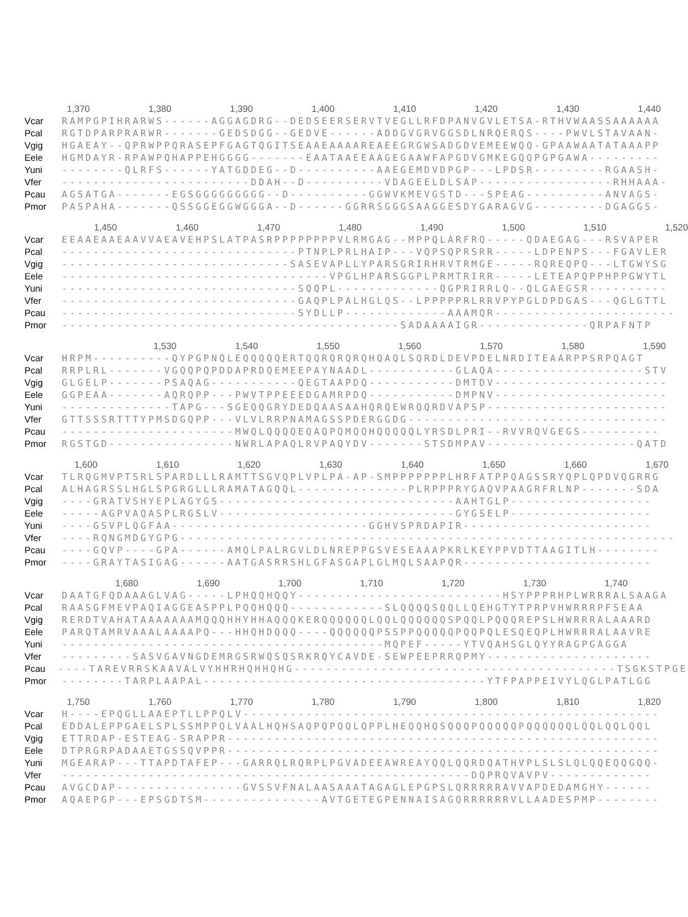1,370                       1,380                       1,390                       1,400                       1,410                       1,420                       1,430                       1,440
Vcar
RAMPGPIHRARWS------AGGAGDRG--DEDSEERSERVTVEGLLRFDPANVGVLETSA-RTHVWAASSAAAAAA
Pcal
RGTDPARPRARWR-------GEDSDGG--GEDVE------ADDGVGRVGGSDLNRQERQS----PWVLSTAVAAN-
Vgig
HGAEAY--QPRWPPQRASEPFGAGTQGITSEAAEAAAAREAEEGRGWSADGDVEMEEWQQ-GPAAWAATATAAAPP
Eele
HGMDAYR-RPAWPQHAPPEHGGGG-------EAATAAEEAAGEGAAWFAPGDVGMKEGQQPGPGAWA---------
Yuni
--------QLRFS------YATGDDEG--D----------AAEGEMDVDPGP---LPDSR---------RGAASH-
Vfer
------------------------DDAH--D----------VDAGEELDLSAP-----------------RHHAAA-
Pcau
AGSATGA-------EGSGGGGGGGGG--D----------GGWVKMEVGSTD---SPEAG----------ANVAGS-
Pmor
PASPAHA-------QSSGGEGGWGGGA--D------GGRRSGGGSAAGGESDYGARAGVG---------DGAGGS-
                1,450                       1,460                       1,470                       1,480                       1,490                       1,500                       1,510                       1,520
Vcar
EEAAEAAEAAVVAEAVEHPSLATPASRPPPPPPPPVLRMGAG--MPPQLARFRQ-----QDAEGAG---RSVAPER
Pcal
------------------------------PTNPLPRLHAIP---VQPSQPRSRR-----LDPENPS---FGAVLER
Vgig
-----------------------------SASEVAPLLYPARSGRIRHRVTRMGE-----RQREQPQ---LTGWYSG
Eele
----------------------------------VPGLHPARSGGPLPRMTRIRR-----LETEAPQPPHPPGWYTL
Yuni
------------------------------SQQPL-------------QGPRIRRLQ--QLGAEGSR----------
Vfer
------------------------------GAQPLPALHGLQS--LPPPPPRLRRVPYPGLDPDGAS---QGLGTTL
Pcau
------------------------------SYDLLP-------------AAAMQR-----------------------
Pmor
-------------------------------------------SADAAAAIGR--------------QRPAFNTP
                                    1,530                       1,540                       1,550                       1,560                       1,570                       1,580                       1,590
Vcar
HRPM----------QYPGPNQLEQQQQQERTQQRQRQRQHQAQLSQRDLDEVPDELNRDITEAARPPSRPQAGT
Pcal
RRPLRL-------VGQQPQPDDAPRDQEMEEPAYNAADL-----------GLAQA-------------------STV
Vgig
GLGELP-------PSAQAG-----------QEGTAAPDQ-----------DMTDV----------------------
Eele
GGPEAA-------AQRQPP---PWVTPPEEEDGAMRPDQ-----------DMPNV----------------------
Yuni
--------------TAPG---SGEQQGRYDEDQAASAAHQRQEWRQQRDVAPSP-----------------------
Vfer
GTTSSSRTTTYPMSDGQPP---VLVLRRPNAMAGSSPDERGGDG---------------------------------
Pcau
----------------------MWQLQQQQEQAQPQMQQHQQQQQLYRSDLPRI--RVVRQVGEGS----------
Pmor
RGSTGD----------------NWRLAPAQLRVPAQYDV-------STSDMPAV-------------------QATD
     1,600                       1,610                       1,620                       1,630                       1,640                       1,650                       1,660                       1,670
Vcar
TLRQGMVPTSRLSPARDLLLRAMTTSGVQPLVPLPA-AP-SMPPPPPPPLHRFATPPQAGSSRYQPLQPDVQGRRG
Pcal
ALHAGRSSLHGLSPGRGLLLRAMATAGQQL--------------PLRPPPRYGAQVPAAGRFRLNP-------SDA
Vgig
----GRATVSHYEPLAGYGS------------------------------AAHTGLP------------------
Eele
-----AGPVAQASPLRGSLV------------------------------GYGSELP------------------
Yuni
----GSVPLQGFAA-------------------------GGHVSPRDAPIR------------------------
Vfer
----RQNGMDGYGPG---------------------------------------------------------------
Pcau
----GQVP----GPA------AMQLPALRGVLDLNREPPGSVESEAAAPKRLKEYPPVDTTAAGITLH--------
Pmor
----GRAYTASIGAG------AATGASRRSHLGFASGAPLGLMQLSAAPQR------------------------
                     1,680                       1,690                       1,700                       1,710                       1,720                       1,730                       1,740
Vcar
DAATGFQDAAAGLVAG-----LPHQQHQQY--------------------------HSYPPPRHPLWRRRALSAAGA
Pcal
RAASGFMEVPAQIAGGEASPPLPQQHQQQ------------SLQQQQSQQLLQEHGTYTPRPVHWRRRPFSEAA
Vgig
RERDTVAHATAAAAAAAMQQQHHYHHAQQQKERQQQQQQLQQLQQQQQQSPQQLPQQQREPSLHWRRRALAAARD
Eele
PARQTAMRVAAALAAAAPQ---HHQHDQQQ----QQQQQQPSSPPQQQQQPQQPQLESQEQPLHWRRRALAAVRE
Yuni
-----------------------------------------MQPEF-----YTVQAHSGLQYYRAGPGAGGA
Vfer
---------SASVGAVNGDEMRGSRWQSQSRKRQYCAVDE-SEWPEEPRRQPMY---------------------
Pcau
----TAREVRRSKAAVALVYHHRHQHHQHG-----------------------------------------TSGKSTPGE
Pmor
--------TARPLAAPAL------------------------------------YTFPAPPEIVYLQGLPATLGG
  1,750                       1,760                       1,770                       1,780                       1,790                       1,800                       1,810                       1,820
Vcar
H----EPQGLLAAEPTLLPPQLV-----------------------------------------------------
Pcal
EDDALEPPGAELSPLSSMPPQLVAALHQHSAQPQPQQLQPPLHEQQHQSQQQPQQQQQPQQQQQQLQQLQQLQQL
Vgig
ETTRDAP-ESTEAG-SRAPPR-------------------------------------------------------
Eele
DTPRGRPADAAETGSSQVPPR-------------------------------------------------------
Yuni
MGEARAP---TTAPDTAFEP---GARRQLRQRPLPGVADEEAWREAYQQLQQRDQATHVPLSLSLQLQQEQQGQQ-
Vfer
----------------------------------------------------DQPRQVAVPV-------------
Pcau
AVGCDAP----------------GVSSVFNALAASAAATAGAGLEPGPSLQRRRRRAVVAPDEDAMGHY------
Pmor
AQAEPGP---EPSGDTSM---------------AVTGETEGPENNAISAGQRRRRRRVLLAADESPMP--------